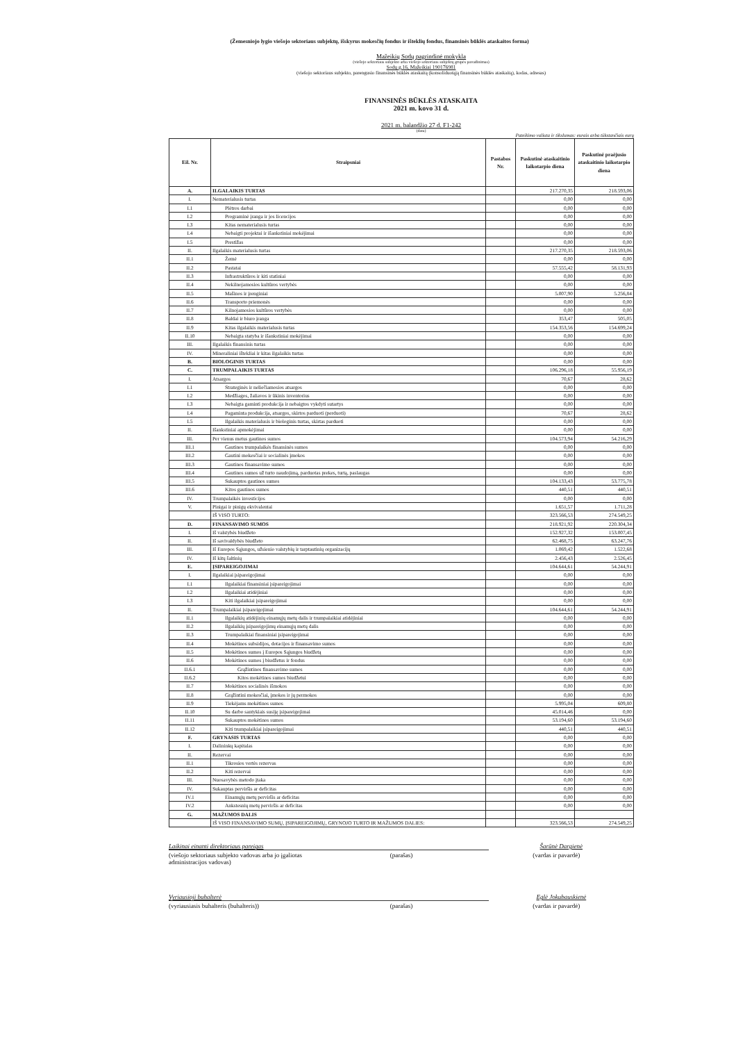(Žemesniojo lygio viešojo sektoriaus subjektų, išskyrus mokesčių fondus ir išteklių fondus, finansinės būklės ataskaitos forma)
Mažeikių Sodų pagrindinė mokykla
(viešojo sektoriaus subjekto arba viešojo sektoriaus subjektų grupės pavadinimas)
Sodų g.16, Mažeikiai 190176981
(viešojo sektoriaus subjekto, parengusio finansinės būklės ataskaitą (konsoliduotąją finansinės būklės ataskaitą), kodas, adresas)
FINANSINĖS BŪKLĖS ATASKAITA
2021 m. kovo 31 d.
2021 m. balandžio 27 d. F1-242
(data)
Pateikimo valiuta ir tikslumas: eurais arba tūkstančiais eurų
| Eil. Nr. | Straipsniai | Pastabos Nr. | Paskutinė ataskaitinio laikotarpio diena | Paskutinė praėjusio ataskaitinio laikotarpio diena |
| --- | --- | --- | --- | --- |
| A. | ILGALAIKIS TURTAS | | 217.270,35 | 218.593,06 |
| I. | Nematerialusis turtas | | 0,00 | 0,00 |
| I.1 | Plėtros darbai | | 0,00 | 0,00 |
| I.2 | Programinė įranga ir jos licencijos | | 0,00 | 0,00 |
| I.3 | Kitas nematerialusis turtas | | 0,00 | 0,00 |
| I.4 | Nebaigti projektai ir išankstiniai mokėjimai | | 0,00 | 0,00 |
| I.5 | Prestižas | | 0,00 | 0,00 |
| II. | Ilgalaikis materialusis turtas | | 217.270,35 | 218.593,06 |
| II.1 | Žemė | | 0,00 | 0,00 |
| II.2 | Pastatai | | 57.555,42 | 58.131,93 |
| II.3 | Infrastruktūros ir kiti statiniai | | 0,00 | 0,00 |
| II.4 | Nekilnojamosios kultūros vertybės | | 0,00 | 0,00 |
| II.5 | Mašinos ir įrenginiai | | 5.007,90 | 5.256,84 |
| II.6 | Transporto priemonės | | 0,00 | 0,00 |
| II.7 | Kilnojamosios kultūros vertybės | | 0,00 | 0,00 |
| II.8 | Baldai ir biuro įranga | | 353,47 | 505,05 |
| II.9 | Kitas ilgalaikis materialusis turtas | | 154.353,56 | 154.699,24 |
| II.10 | Nebaigta statyba ir išankstiniai mokėjimai | | 0,00 | 0,00 |
| III. | Ilgalaikis finansinis turtas | | 0,00 | 0,00 |
| IV. | Mineraliniai ištekliai ir kitas ilgalaikis turtas | | 0,00 | 0,00 |
| B. | BIOLOGINIS TURTAS | | 0,00 | 0,00 |
| C. | TRUMPALAIKIS TURTAS | | 106.296,18 | 55.956,19 |
| I. | Atsargos | | 70,67 | 28,62 |
| I.1 | Strateginės ir neliečiamosios atsargos | | 0,00 | 0,00 |
| I.2 | Medžiagos, žaliavos ir ūkinis inventorius | | 0,00 | 0,00 |
| I.3 | Nebaigta gaminti produkcija ir nebaigtos vykdyti sutartys | | 0,00 | 0,00 |
| I.4 | Pagaminta produkcija, atsargos, skirtos parduoti (perduoti) | | 70,67 | 28,62 |
| I.5 | Ilgalaikis materialusis ir biologinis turtas, skirtas parduoti | | 0,00 | 0,00 |
| II. | Išankstiniai apmokėjimai | | 0,00 | 0,00 |
| III. | Per vienus metus gautinos sumos | | 104.573,94 | 54.216,29 |
| III.1 | Gautinos trumpalaikės finansinės sumos | | 0,00 | 0,00 |
| III.2 | Gautini mokesčiai ir socialinės įmokos | | 0,00 | 0,00 |
| III.3 | Gautinos finansavimo sumos | | 0,00 | 0,00 |
| III.4 | Gautinos sumos už turto naudojimą, parduotas prekes, turtą, paslaugas | | 0,00 | 0,00 |
| III.5 | Sukauptos gautinos sumos | | 104.133,43 | 53.775,78 |
| III.6 | Kitos gautinos sumos | | 440,51 | 440,51 |
| IV. | Trumpalaikės investicijos | | 0,00 | 0,00 |
| V. | Pinigai ir pinigų ekvivalentai | | 1.651,57 | 1.711,28 |
| | IŠ VISO TURTO: | | 323.566,53 | 274.549,25 |
| D. | FINANSAVIMO SUMOS | | 218.921,92 | 220.304,34 |
| I. | Iš valstybės biudžeto | | 152.927,32 | 153.007,45 |
| II. | Iš savivaldybės biudžeto | | 62.468,75 | 63.247,76 |
| III. | Iš Europos Sąjungos, užsienio valstybių ir tarptautinių organizacijų | | 1.069,42 | 1.522,68 |
| IV. | Iš kitų šaltinių | | 2.456,43 | 2.526,45 |
| E. | ĮSIPAREIGOJIMAI | | 104.644,61 | 54.244,91 |
| I. | Ilgalaikiai įsipareigojimai | | 0,00 | 0,00 |
| I.1 | Ilgalaikiai finansiniai įsipareigojimai | | 0,00 | 0,00 |
| I.2 | Ilgalaikiai atidėjiniai | | 0,00 | 0,00 |
| I.3 | Kiti ilgalaikiai įsipareigojimai | | 0,00 | 0,00 |
| II. | Trumpalaikiai įsipareigojimai | | 104.644,61 | 54.244,91 |
| II.1 | Ilgalaikių atidėjinių einamųjų metų dalis ir trumpalaikiai atidėjiniai | | 0,00 | 0,00 |
| II.2 | Ilgalaikių įsipareigojimų einamųjų metų dalis | | 0,00 | 0,00 |
| II.3 | Trumpalaikiai finansiniai įsipareigojimai | | 0,00 | 0,00 |
| II.4 | Mokėtinos subsidijos, dotacijos ir finansavimo sumos | | 0,00 | 0,00 |
| II.5 | Mokėtinos sumos į Europos Sąjungos biudžetą | | 0,00 | 0,00 |
| II.6 | Mokėtinos sumos į biudžetus ir fondus | | 0,00 | 0,00 |
| II.6.1 | Grąžintinos finansavimo sumos | | 0,00 | 0,00 |
| II.6.2 | Kitos mokėtinos sumos biudžetui | | 0,00 | 0,00 |
| II.7 | Mokėtinos socialinės išmokos | | 0,00 | 0,00 |
| II.8 | Grąžintini mokesčiai, įmokos ir jų permokos | | 0,00 | 0,00 |
| II.9 | Tiekėjams mokėtinos sumos | | 5.995,04 | 609,80 |
| II.10 | Su darbo santykiais susiję įsipareigojimai | | 45.014,46 | 0,00 |
| II.11 | Sukauptos mokėtinos sumos | | 53.194,60 | 53.194,60 |
| II.12 | Kiti trumpalaikiai įsipareigojimai | | 440,51 | 440,51 |
| F. | GRYNASIS TURTAS | | 0,00 | 0,00 |
| I. | Dalininkų kapitalas | | 0,00 | 0,00 |
| II. | Rezervai | | 0,00 | 0,00 |
| II.1 | Tikrosios vertės rezervas | | 0,00 | 0,00 |
| II.2 | Kiti rezervai | | 0,00 | 0,00 |
| III. | Nuosavybės metodo įtaka | | 0,00 | 0,00 |
| IV. | Sukauptas perviršis ar deficitas | | 0,00 | 0,00 |
| IV.1 | Einamųjų metų perviršis ar deficitas | | 0,00 | 0,00 |
| IV.2 | Ankstesnių metų perviršis ar deficitas | | 0,00 | 0,00 |
| G. | MAŽUMOS DALIS | | | |
| | IŠ VISO FINANSAVIMO SUMŲ, ĮSIPAREIGOJIMŲ, GRYNOJO TURTO IR MAŽUMOS DALIES: | | 323.566,53 | 274.549,25 |
Laikinai einanti direktoriaus pareigas
Šarūnė Dargienė
(viešojo sektoriaus subjekto vadovas arba jo įgaliotas administracijos vadovas)
(parašas) (vardas ir pavardė)
Vyriausioji buhalterė Eglė Jokubauskienė
(vyriausiasis buhalteris (buhalteris))
(parašas) (vardas ir pavardė)